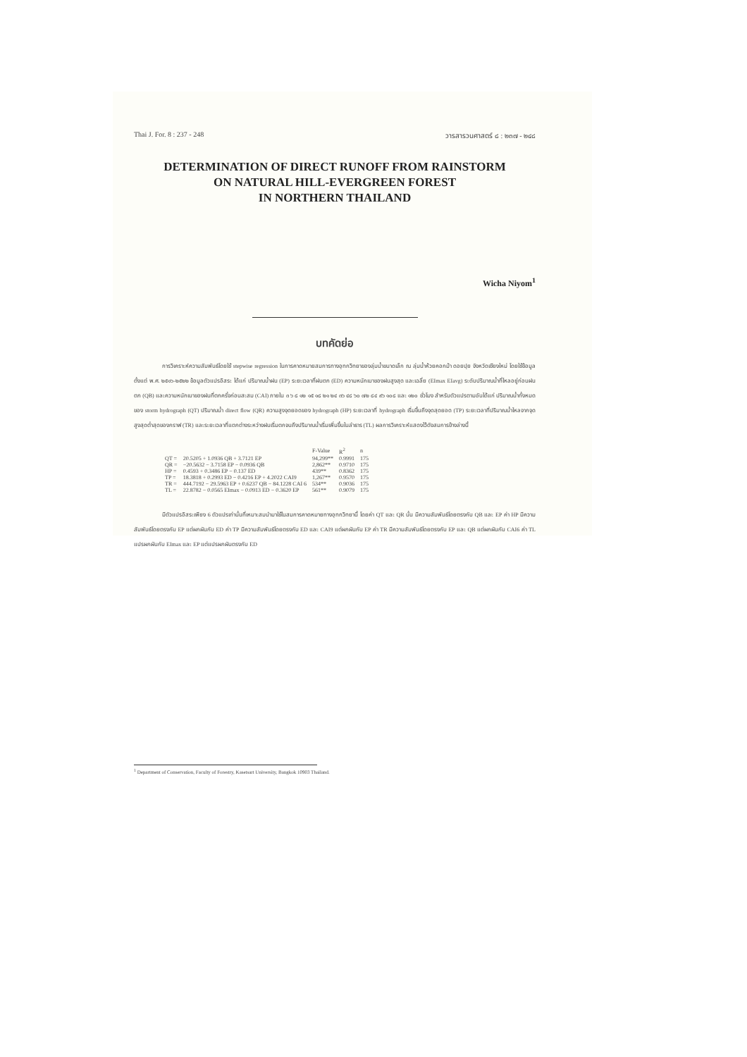Thai J. For. 8 : 237 - 248 วารสารวนศาสตร์ ๘ : ๒๓๗ - ๒๔๘
DETERMINATION OF DIRECT RUNOFF FROM RAINSTORM
ON NATURAL HILL-EVERGREEN FOREST
IN NORTHERN THAILAND
Wicha Niyom<sup>1</sup>
บทคัดย่อ
การวิเคราะห์ความสัมพันธ์โดยใช้ stepwise regression ในการคาดหมายสมการทางอุทกวิทยาของลุ่มน้ำขนาดเล็ก ณ ลุ่มน้ำห้วยคอกม้า ดอยปุย จังหวัดเชียงใหม่ โดยใช้ข้อมูลตั้งแต่ พ.ศ. ๒๕๑๖-๒๕๒๒ ข้อมูลตัวแปรอิสระ ได้แก่ ปริมาณน้ำฝน (EP) ระยะเวลาที่ฝนตก (ED) ความหนักเบาของฝนสูงสุด และเฉลี่ย (EImax EIavg) ระดับปริมาณน้ำที่ไหลอยู่ก่อนฝนตก (QB) และความหนักเบาของฝนที่ตกครั้งก่อนสะสม (CAI) ภายใน ๓ ๖ ๘ ๑๒ ๑๕ ๑๘ ๒๑ ๒๔ ๓๖ ๔๘ ๖๐ ๗๒ ๘๔ ๙๖ ๑๐๘ และ ๑๒๐ ชั่วโมง สำหรับตัวแปรตามอันได้แก่ ปริมาณน้ำทั้งหมดของ storm hydrograph (QT) ปริมาณน้ำ direct flow (QR) ความสูงจุดยอดของ hydrograph (HP) ระยะเวลาที่ hydrograph เริ่มขึ้นถึงจุดสุดยอด (TP) ระยะเวลาที่ปริมาณน้ำไหลจากจุดสูงสุดต่ำสุดของกราฟ (TR) และระยะเวลาที่แตกต่างระหว่างฝนเริ่มตกจนถึงปริมาณน้ำเริ่มเพิ่มขึ้นในลำธาร (TL) ผลการวิเคราะห์แสดงไว้ดังสมการข้างล่างนี้
| | | F-Value | R<sup>2</sup> | n |
| --- | --- | --- | --- | --- |
| QT = | 20.5205 + 1.0936 QB + 3.7121 EP | 94,299** | 0.9991 | 175 |
| QR = | −20.5632 − 3.7158 EP − 0.0936 QB | 2,862** | 0.9710 | 175 |
| HP = | 0.4593 + 0.3486 EP − 0.137 ED | 439** | 0.8362 | 175 |
| TP = | 18.3818 + 0.2993 ED − 0.4216 EP + 4.2022 CAI9 | 1,267** | 0.9570 | 175 |
| TR = | 444.7192 − 29.5963 EP + 0.6237 QB − 84.1228 CAI 6 | 534** | 0.9036 | 175 |
| TL = | 22.8782 − 0.0565 EImax − 0.0913 ED − 0.3620 EP | 561** | 0.9079 | 175 |
มีตัวแปรอิสระเพียง 6 ตัวแปรเท่านั้นที่เหมาะสมนำมาใช้ในสมการคาดหมายทางอุทกวิทยานี้ โดยค่า QT และ QR นั้น มีความสัมพันธ์โดยตรงกับ QB และ EP ค่า HP มีความสัมพันธ์โดยตรงกับ EP แต่ผกผันกับ ED ค่า TP มีความสัมพันธ์โดยตรงกับ ED และ CAI9 แต่ผกผันกับ EP ค่า TR มีความสัมพันธ์โดยตรงกับ EP และ QB แต่ผกผันกับ CAI6 ค่า TL แปรผกผันกับ EImax และ EP แต่แปรผกผันตรงกับ ED
<sup>1</sup> Department of Conservation, Faculty of Forestry, Kasetsart University, Bangkok 10903 Thailand.